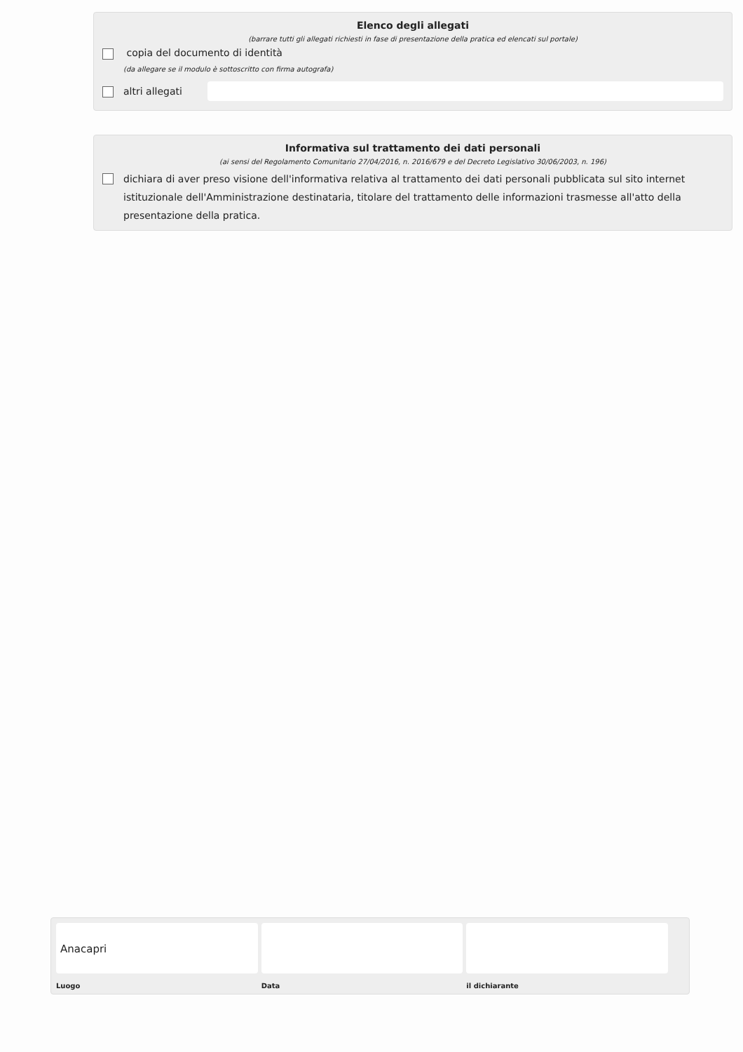Elenco degli allegati
(barrare tutti gli allegati richiesti in fase di presentazione della pratica ed elencati sul portale)
copia del documento di identità
(da allegare se il modulo è sottoscritto con firma autografa)
altri allegati
Informativa sul trattamento dei dati personali
(ai sensi del Regolamento Comunitario 27/04/2016, n. 2016/679 e del Decreto Legislativo 30/06/2003, n. 196)
dichiara di aver preso visione dell'informativa relativa al trattamento dei dati personali pubblicata sul sito internet istituzionale dell'Amministrazione destinataria, titolare del trattamento delle informazioni trasmesse all'atto della presentazione della pratica.
Anacapri
Luogo
Data il dichiarante